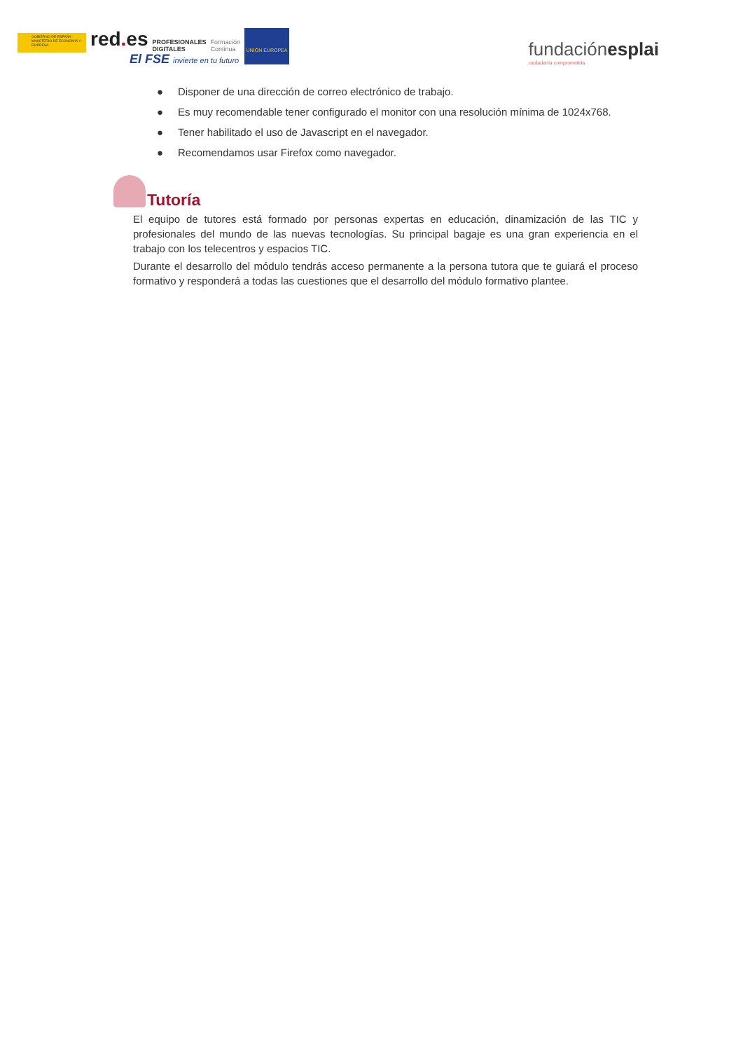GOBIERNO DE ESPAÑA · MINISTERIO DE ECONOMÍA Y EMPRESA
red. es
PROFESIONALES
DIGITALES
Formación
Continua
UNIÓN EUROPEA
El FSE invierte en tu futuro
fundaciónesplai
ciudadanía comprometida
● Disponer de una dirección de correo electrónico de trabajo.
● Es muy recomendable tener configurado el monitor con una resolución mínima de 1024x768.
● Tener habilitado el uso de Javascript en el navegador.
● Recomendamos usar Firefox como navegador.
Tutoría
El equipo de tutores está formado por personas expertas en educación, dinamización de las TIC y profesionales del mundo de las nuevas tecnologías. Su principal bagaje es una gran experiencia en el trabajo con los telecentros y espacios TIC.
Durante el desarrollo del módulo tendrás acceso permanente a la persona tutora que te guiará el proceso formativo y responderá a todas las cuestiones que el desarrollo del módulo formativo plantee.